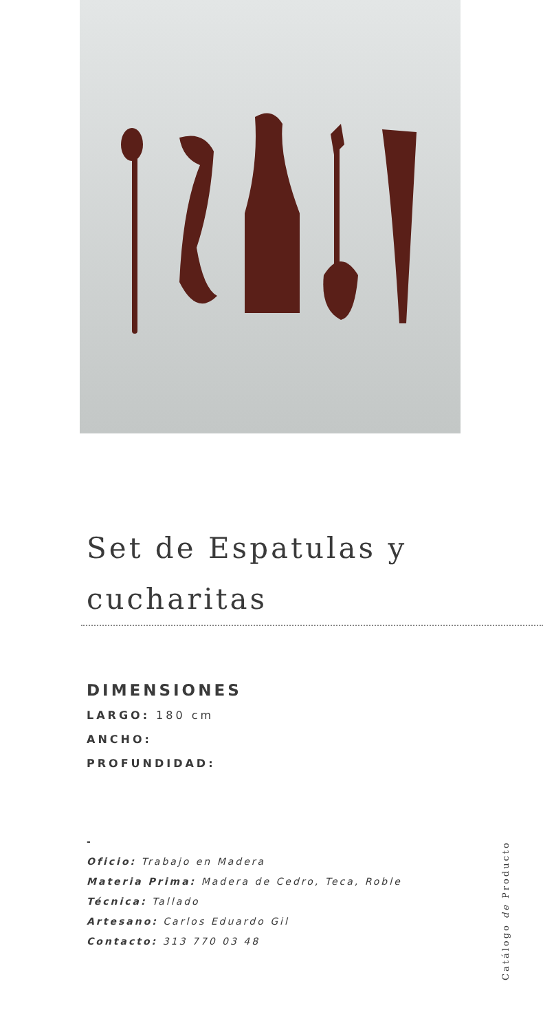Set de Espatulas y cucharitas
DIMENSIONES
LARGO: 180 cm
ANCHO:
PROFUNDIDAD:
-
Oficio: Trabajo en Madera
Materia Prima: Madera de Cedro, Teca, Roble
Técnica: Tallado
Artesano: Carlos Eduardo Gil
Contacto: 313 770 03 48
Catálogo de Producto